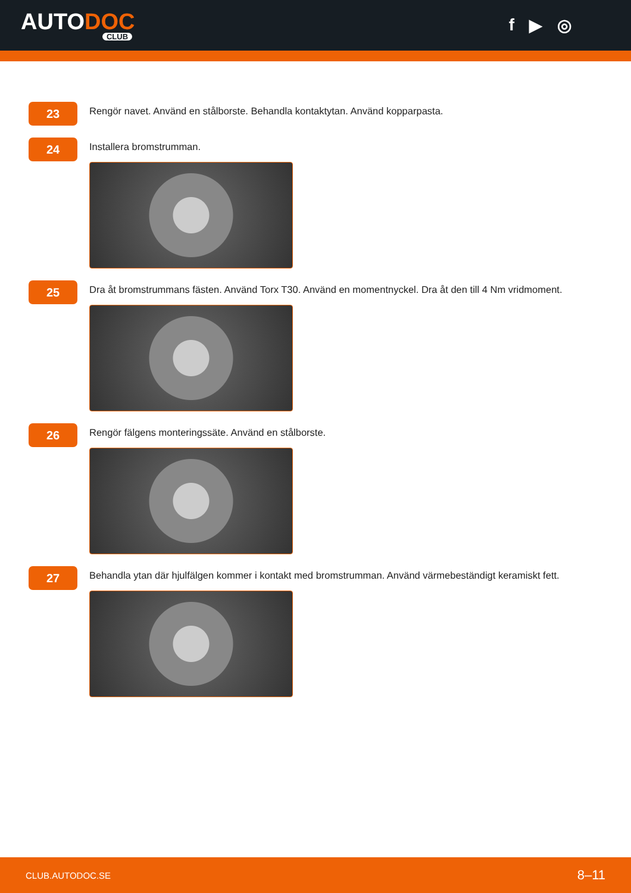AUTODOC
CLUB
f ▶ ◎
23
Rengör navet. Använd en stålborste. Behandla kontaktytan. Använd kopparpasta.
24
Installera bromstrumman.
25
Dra åt bromstrummans fästen. Använd Torx T30. Använd en momentnyckel. Dra åt den till 4 Nm vridmoment.
26
Rengör fälgens monteringssäte. Använd en stålborste.
27
Behandla ytan där hjulfälgen kommer i kontakt med bromstrumman. Använd värmebeständigt keramiskt fett.
CLUB.AUTODOC.SE 8–11